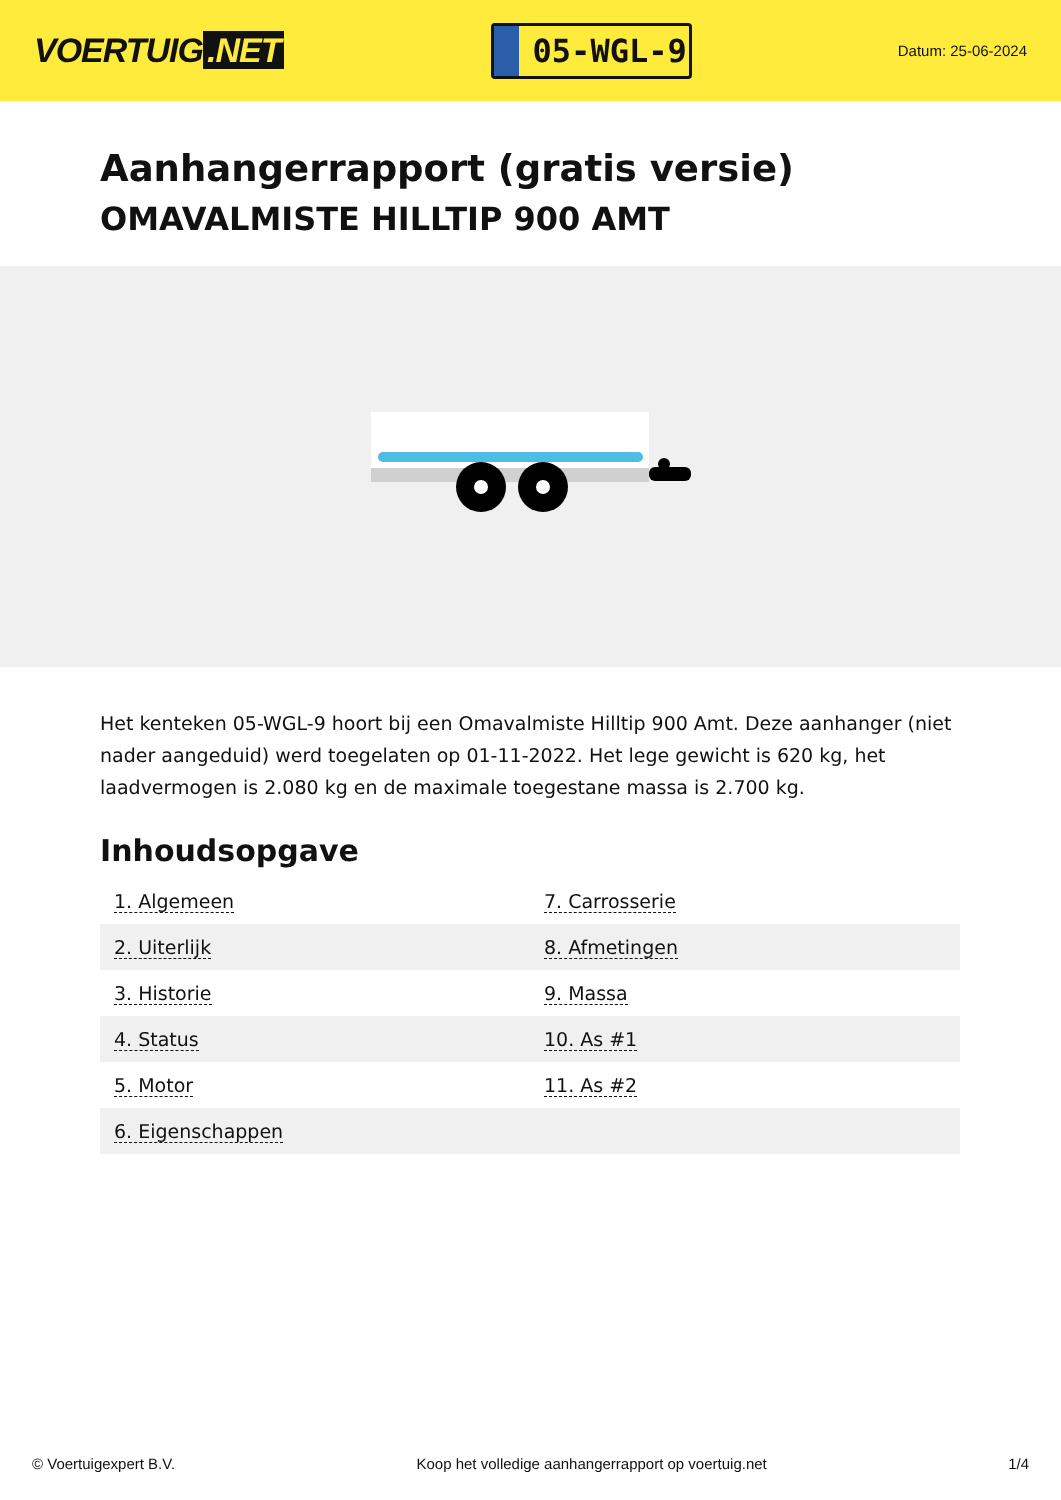VOERTUIG.NET
05-WGL-9
Datum: 25-06-2024
Aanhangerrapport (gratis versie)
OMAVALMISTE HILLTIP 900 AMT
Het kenteken 05-WGL-9 hoort bij een Omavalmiste Hilltip 900 Amt. Deze aanhanger (niet nader aangeduid) werd toegelaten op 01-11-2022. Het lege gewicht is 620 kg, het laadvermogen is 2.080 kg en de maximale toegestane massa is 2.700 kg.
Inhoudsopgave
| 1. Algemeen | 7. Carrosserie |
| 2. Uiterlijk | 8. Afmetingen |
| 3. Historie | 9. Massa |
| 4. Status | 10. As #1 |
| 5. Motor | 11. As #2 |
| 6. Eigenschappen | |
© Voertuigexpert B.V. Koop het volledige aanhangerrapport op voertuig.net 1/4